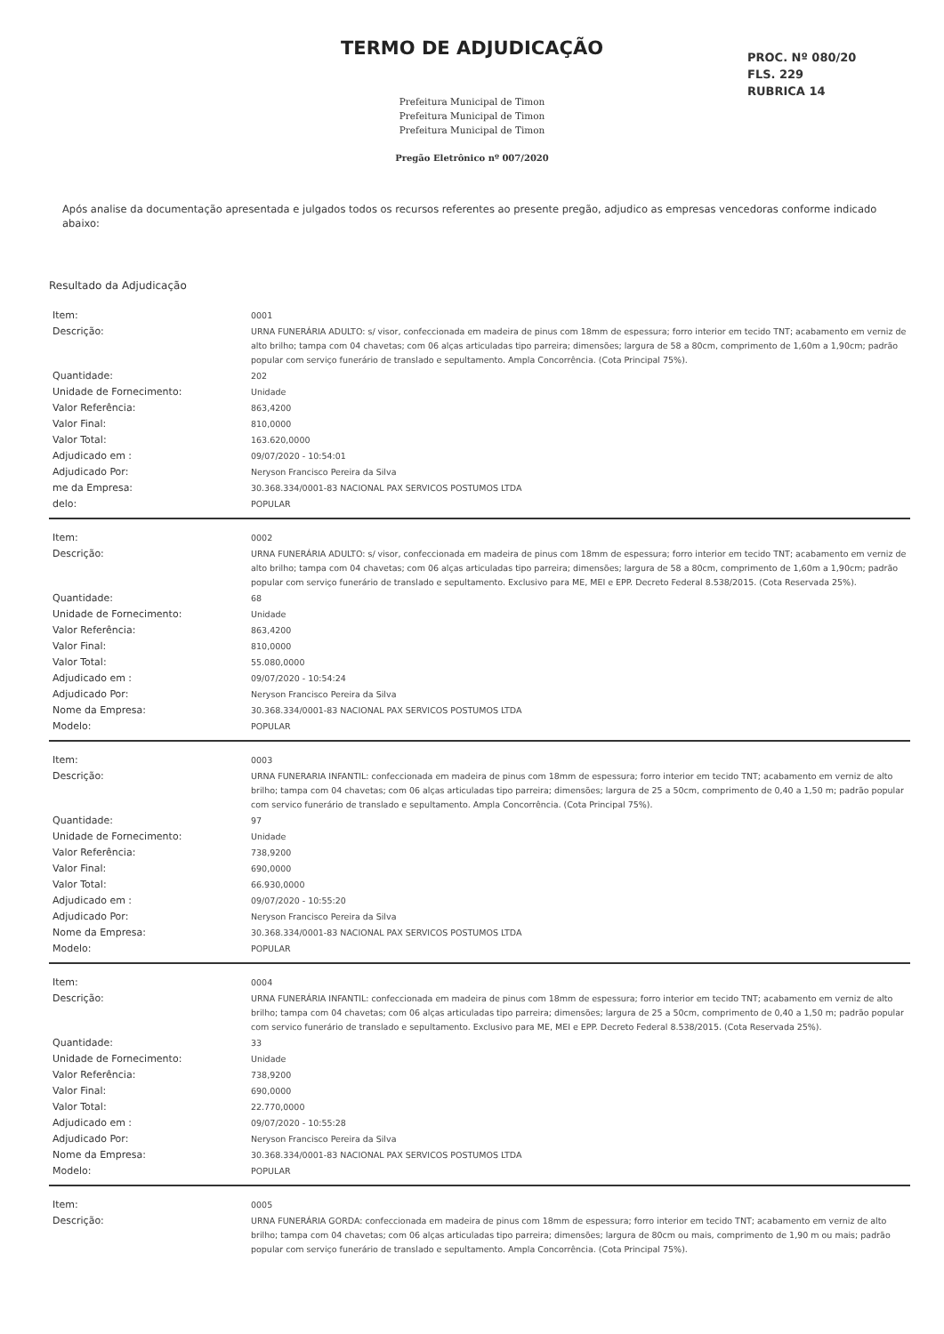TERMO DE ADJUDICAÇÃO
PROC. Nº 080/20
FLS. 229
RUBRICA 14
Prefeitura Municipal de Timon
Prefeitura Municipal de Timon
Prefeitura Municipal de Timon
Pregão Eletrônico nº 007/2020
Após analise da documentação apresentada e julgados todos os recursos referentes ao presente pregão, adjudico as empresas vencedoras conforme indicado abaixo:
Resultado da Adjudicação
| Item: | 0001 |
| Descrição: | URNA FUNERÁRIA ADULTO: s/ visor, confeccionada em madeira de pinus com 18mm de espessura; forro interior em tecido TNT; acabamento em verniz de alto brilho; tampa com 04 chavetas; com 06 alças articuladas tipo parreira; dimensões; largura de 58 a 80cm, comprimento de 1,60m a 1,90cm; padrão popular com serviço funerário de translado e sepultamento. Ampla Concorrência. (Cota Principal 75%). |
| Quantidade: | 202 |
| Unidade de Fornecimento: | Unidade |
| Valor Referência: | 863,4200 |
| Valor Final: | 810,0000 |
| Valor Total: | 163.620,0000 |
| Adjudicado em : | 09/07/2020 - 10:54:01 |
| Adjudicado Por: | Neryson Francisco Pereira da Silva |
| me da Empresa: | 30.368.334/0001-83 NACIONAL PAX SERVICOS POSTUMOS LTDA |
| delo: | POPULAR |
| Item: | 0002 |
| Descrição: | URNA FUNERÁRIA ADULTO: s/ visor, confeccionada em madeira de pinus com 18mm de espessura; forro interior em tecido TNT; acabamento em verniz de alto brilho; tampa com 04 chavetas; com 06 alças articuladas tipo parreira; dimensões; largura de 58 a 80cm, comprimento de 1,60m a 1,90cm; padrão popular com serviço funerário de translado e sepultamento. Exclusivo para ME, MEI e EPP. Decreto Federal 8.538/2015. (Cota Reservada 25%). |
| Quantidade: | 68 |
| Unidade de Fornecimento: | Unidade |
| Valor Referência: | 863,4200 |
| Valor Final: | 810,0000 |
| Valor Total: | 55.080,0000 |
| Adjudicado em : | 09/07/2020 - 10:54:24 |
| Adjudicado Por: | Neryson Francisco Pereira da Silva |
| Nome da Empresa: | 30.368.334/0001-83 NACIONAL PAX SERVICOS POSTUMOS LTDA |
| Modelo: | POPULAR |
| Item: | 0003 |
| Descrição: | URNA FUNERARIA INFANTIL: confeccionada em madeira de pinus com 18mm de espessura; forro interior em tecido TNT; acabamento em verniz de alto brilho; tampa com 04 chavetas; com 06 alças articuladas tipo parreira; dimensões; largura de 25 a 50cm, comprimento de 0,40 a 1,50 m; padrão popular com servico funerário de translado e sepultamento. Ampla Concorrência. (Cota Principal 75%). |
| Quantidade: | 97 |
| Unidade de Fornecimento: | Unidade |
| Valor Referência: | 738,9200 |
| Valor Final: | 690,0000 |
| Valor Total: | 66.930,0000 |
| Adjudicado em : | 09/07/2020 - 10:55:20 |
| Adjudicado Por: | Neryson Francisco Pereira da Silva |
| Nome da Empresa: | 30.368.334/0001-83 NACIONAL PAX SERVICOS POSTUMOS LTDA |
| Modelo: | POPULAR |
| Item: | 0004 |
| Descrição: | URNA FUNERÁRIA INFANTIL: confeccionada em madeira de pinus com 18mm de espessura; forro interior em tecido TNT; acabamento em verniz de alto brilho; tampa com 04 chavetas; com 06 alças articuladas tipo parreira; dimensões; largura de 25 a 50cm, comprimento de 0,40 a 1,50 m; padrão popular com servico funerário de translado e sepultamento. Exclusivo para ME, MEI e EPP. Decreto Federal 8.538/2015. (Cota Reservada 25%). |
| Quantidade: | 33 |
| Unidade de Fornecimento: | Unidade |
| Valor Referência: | 738,9200 |
| Valor Final: | 690,0000 |
| Valor Total: | 22.770,0000 |
| Adjudicado em : | 09/07/2020 - 10:55:28 |
| Adjudicado Por: | Neryson Francisco Pereira da Silva |
| Nome da Empresa: | 30.368.334/0001-83 NACIONAL PAX SERVICOS POSTUMOS LTDA |
| Modelo: | POPULAR |
| Item: | 0005 |
| Descrição: | URNA FUNERÁRIA GORDA: confeccionada em madeira de pinus com 18mm de espessura; forro interior em tecido TNT; acabamento em verniz de alto brilho; tampa com 04 chavetas; com 06 alças articuladas tipo parreira; dimensões; largura de 80cm ou mais, comprimento de 1,90 m ou mais; padrão popular com serviço funerário de translado e sepultamento. Ampla Concorrência. (Cota Principal 75%). |